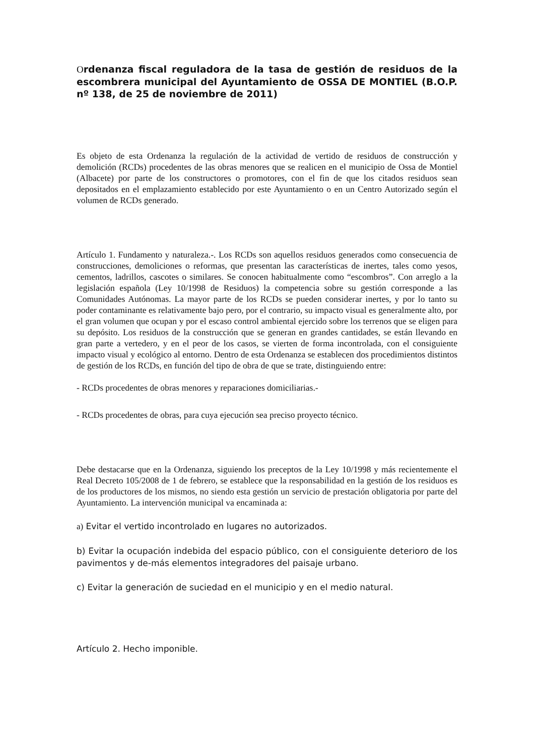Ordenanza fiscal reguladora de la tasa de gestión de residuos de la escombrera municipal del Ayuntamiento de OSSA DE MONTIEL (B.O.P. nº 138, de 25 de noviembre de 2011)
Es objeto de esta Ordenanza la regulación de la actividad de vertido de residuos de construcción y demolición (RCDs) procedentes de las obras menores que se realicen en el municipio de Ossa de Montiel (Albacete) por parte de los constructores o promotores, con el fin de que los citados residuos sean depositados en el emplazamiento establecido por este Ayuntamiento o en un Centro Autorizado según el volumen de RCDs generado.
Artículo 1. Fundamento y naturaleza.-. Los RCDs son aquellos residuos generados como consecuencia de construcciones, demoliciones o reformas, que presentan las características de inertes, tales como yesos, cementos, ladrillos, cascotes o similares. Se conocen habitualmente como “escombros”. Con arreglo a la legislación española (Ley 10/1998 de Residuos) la competencia sobre su gestión corresponde a las Comunidades Autónomas. La mayor parte de los RCDs se pueden considerar inertes, y por lo tanto su poder contaminante es relativamente bajo pero, por el contrario, su impacto visual es generalmente alto, por el gran volumen que ocupan y por el escaso control ambiental ejercido sobre los terrenos que se eligen para su depósito. Los residuos de la construcción que se generan en grandes cantidades, se están llevando en gran parte a vertedero, y en el peor de los casos, se vierten de forma incontrolada, con el consiguiente impacto visual y ecológico al entorno. Dentro de esta Ordenanza se establecen dos procedimientos distintos de gestión de los RCDs, en función del tipo de obra de que se trate, distinguiendo entre:
- RCDs procedentes de obras menores y reparaciones domiciliarias.-
- RCDs procedentes de obras, para cuya ejecución sea preciso proyecto técnico.
Debe destacarse que en la Ordenanza, siguiendo los preceptos de la Ley 10/1998 y más recientemente el Real Decreto 105/2008 de 1 de febrero, se establece que la responsabilidad en la gestión de los residuos es de los productores de los mismos, no siendo esta gestión un servicio de prestación obligatoria por parte del Ayuntamiento. La intervención municipal va encaminada a:
a) Evitar el vertido incontrolado en lugares no autorizados.
b) Evitar la ocupación indebida del espacio público, con el consiguiente deterioro de los pavimentos y de-más elementos integradores del paisaje urbano.
c) Evitar la generación de suciedad en el municipio y en el medio natural.
Artículo 2. Hecho imponible.